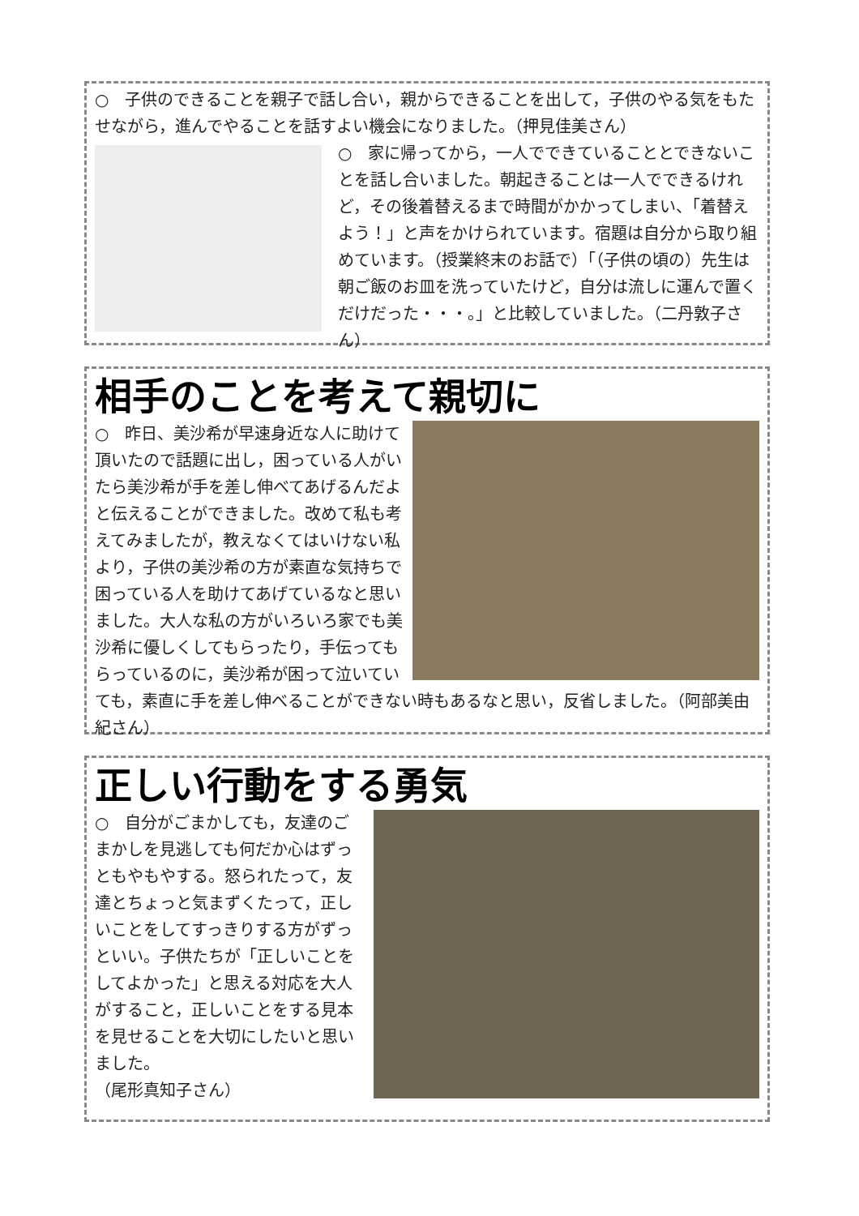○　子供のできることを親子で話し合い，親からできることを出して，子供のやる気をもたせながら，進んでやることを話すよい機会になりました。（押見佳美さん）
○　家に帰ってから，一人でできていることとできないことを話し合いました。朝起きることは一人でできるけれど，その後着替えるまで時間がかかってしまい、「着替えよう！」と声をかけられています。宿題は自分から取り組めています。（授業終末のお話で）「（子供の頃の）先生は朝ご飯のお皿を洗っていたけど，自分は流しに運んで置くだけだった・・・。」と比較していました。（二丹敦子さん）
相手のことを考えて親切に
○　昨日、美沙希が早速身近な人に助けて頂いたので話題に出し，困っている人がいたら美沙希が手を差し伸べてあげるんだよと伝えることができました。改めて私も考えてみましたが，教えなくてはいけない私より，子供の美沙希の方が素直な気持ちで困っている人を助けてあげているなと思いました。大人な私の方がいろいろ家でも美沙希に優しくしてもらったり，手伝ってもらっているのに，美沙希が困って泣いていても，素直に手を差し伸べることができない時もあるなと思い，反省しました。（阿部美由紀さん）
正しい行動をする勇気
○　自分がごまかしても，友達のごまかしを見逃しても何だか心はずっともやもやする。怒られたって，友達とちょっと気まずくたって，正しいことをしてすっきりする方がずっといい。子供たちが「正しいことをしてよかった」と思える対応を大人がすること，正しいことをする見本を見せることを大切にしたいと思いました。
（尾形真知子さん）